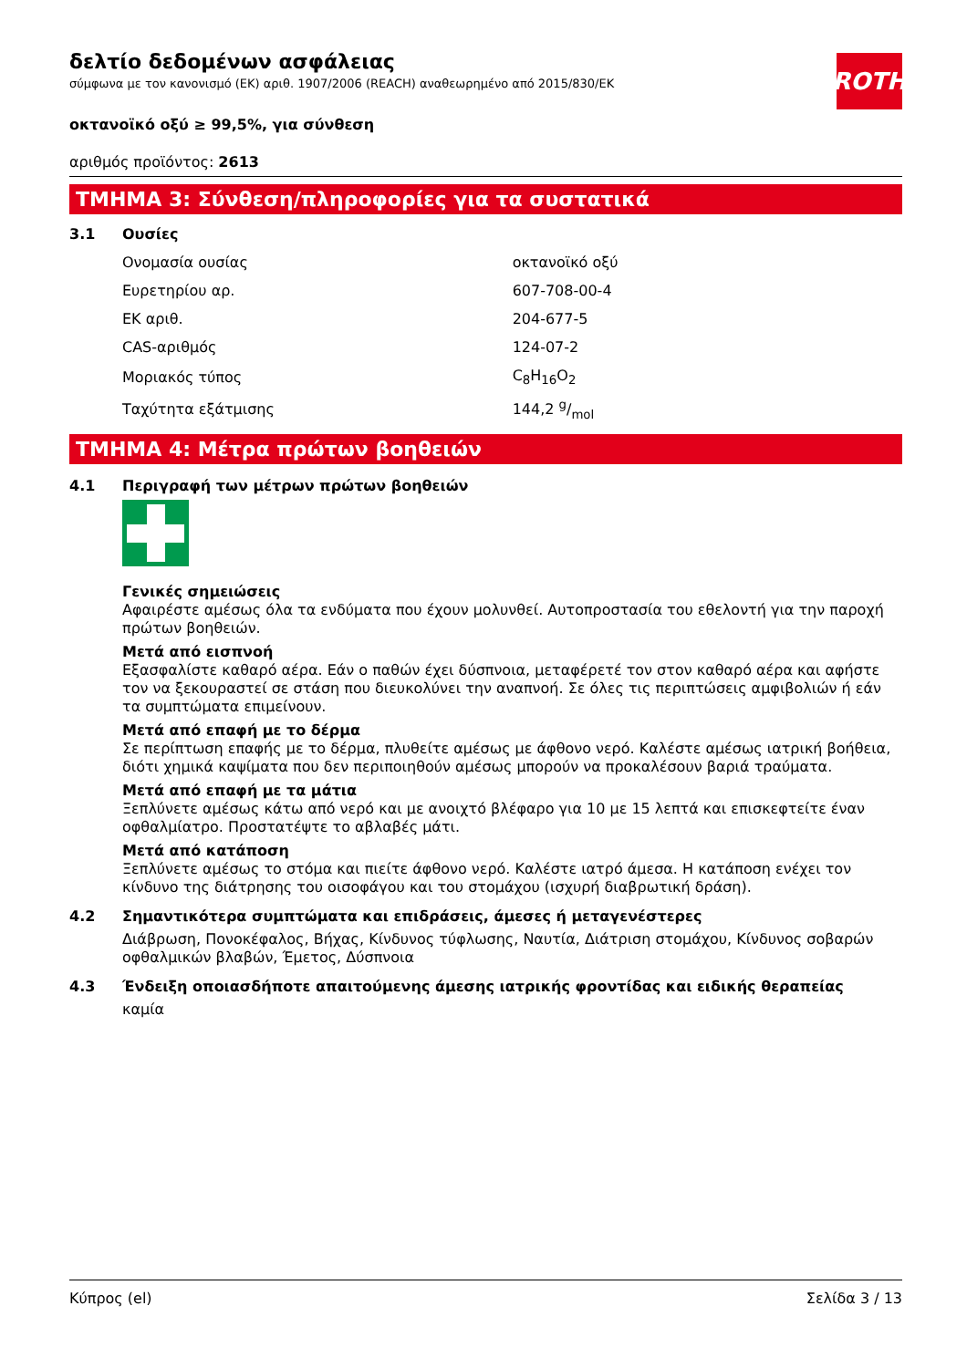ROTH
δελτίο δεδομένων ασφάλειας
σύμφωνα με τον κανονισμό (ΕΚ) αριθ. 1907/2006 (REACH) αναθεωρημένο από 2015/830/ΕΚ
οκτανοϊκό οξύ ≥ 99,5%, για σύνθεση
αριθμός προϊόντος: 2613
ΤΜΗΜΑ 3: Σύνθεση/πληροφορίες για τα συστατικά
3.1 Ουσίες
| Ονομασία ουσίας | οκτανοϊκό οξύ |
| Ευρετηρίου αρ. | 607-708-00-4 |
| ΕΚ αριθ. | 204-677-5 |
| CAS-αριθμός | 124-07-2 |
| Μοριακός τύπος | C<sub>8</sub>H<sub>16</sub>O<sub>2</sub> |
| Ταχύτητα εξάτμισης | 144,2 g/mol |
ΤΜΗΜΑ 4: Μέτρα πρώτων βοηθειών
4.1 Περιγραφή των μέτρων πρώτων βοηθειών
Γενικές σημειώσεις
Αφαιρέστε αμέσως όλα τα ενδύματα που έχουν μολυνθεί. Αυτοπροστασία του εθελοντή για την παροχή πρώτων βοηθειών.
Μετά από εισπνοή
Εξασφαλίστε καθαρό αέρα. Εάν ο παθών έχει δύσπνοια, μεταφέρετέ τον στον καθαρό αέρα και αφήστε τον να ξεκουραστεί σε στάση που διευκολύνει την αναπνοή. Σε όλες τις περιπτώσεις αμφιβολιών ή εάν τα συμπτώματα επιμείνουν.
Μετά από επαφή με το δέρμα
Σε περίπτωση επαφής με το δέρμα, πλυθείτε αμέσως με άφθονο νερό. Καλέστε αμέσως ιατρική βοήθεια, διότι χημικά καψίματα που δεν περιποιηθούν αμέσως μπορούν να προκαλέσουν βαριά τραύματα.
Μετά από επαφή με τα μάτια
Ξεπλύνετε αμέσως κάτω από νερό και με ανοιχτό βλέφαρο για 10 με 15 λεπτά και επισκεφτείτε έναν οφθαλμίατρο. Προστατέψτε το αβλαβές μάτι.
Μετά από κατάποση
Ξεπλύνετε αμέσως το στόμα και πιείτε άφθονο νερό. Καλέστε ιατρό άμεσα. Η κατάποση ενέχει τον κίνδυνο της διάτρησης του οισοφάγου και του στομάχου (ισχυρή διαβρωτική δράση).
4.2 Σημαντικότερα συμπτώματα και επιδράσεις, άμεσες ή μεταγενέστερες
Διάβρωση, Πονοκέφαλος, Βήχας, Κίνδυνος τύφλωσης, Ναυτία, Διάτριση στομάχου, Κίνδυνος σοβαρών οφθαλμικών βλαβών, Έμετος, Δύσπνοια
4.3 Ένδειξη οποιασδήποτε απαιτούμενης άμεσης ιατρικής φροντίδας και ειδικής θεραπείας
καμία
Κύπρος (el) Σελίδα 3 / 13